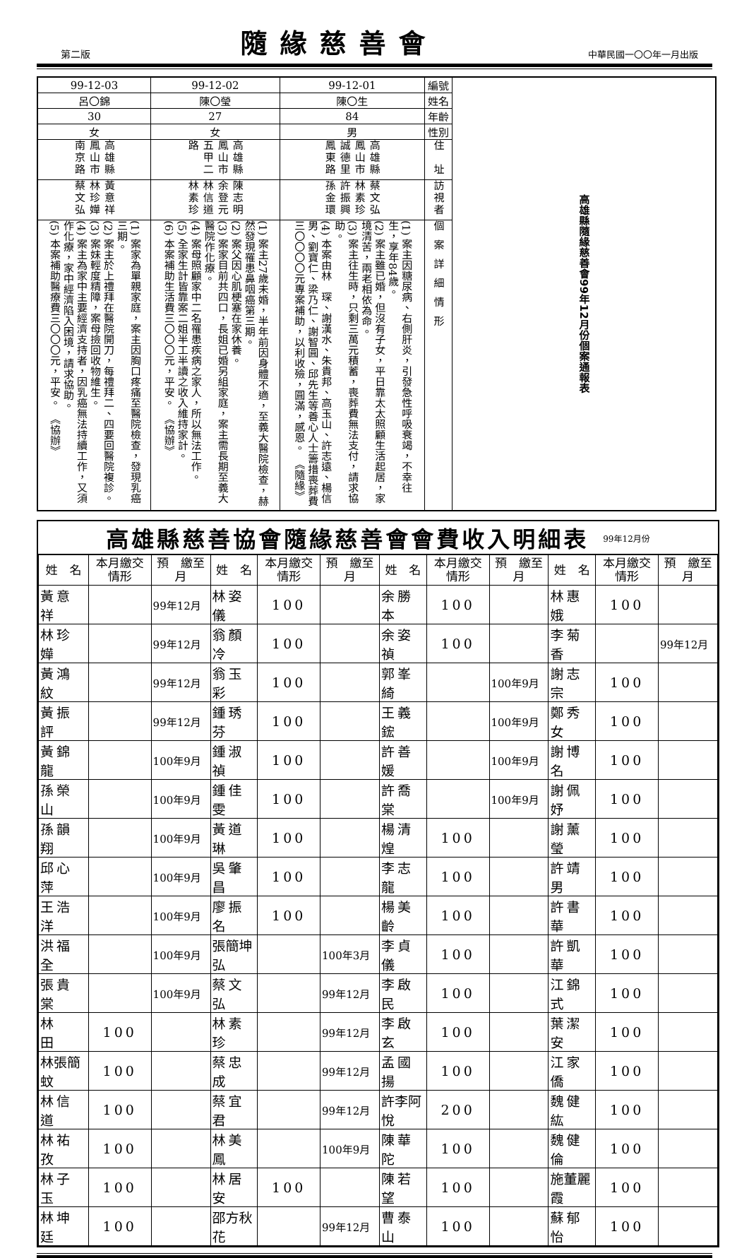第二版 隨緣慈善會 中華民國一〇〇年一月出版
| 99-12-03 | 99-12-02 | 99-12-01 | 編號 | 高雄縣隨緣慈善會99年12月份個案通報表 |
| 呂〇錦 | 陳〇瑩 | 陳〇生 | 姓名 | |
| 30 | 27 | 84 | 年齡 | |
| 女 | 女 | 男 | 性別 | |
| 高雄縣 鳳山市 南京路 | 高雄縣 鳳山市 五甲二路 | 高雄縣 鳳山市 誠德里 鳳東路 | 住 址 | |
| 黃意祥 林珍嬅 蔡文弘 | 陳志明 余登元 林信道 林素珍 | 蔡文弘 林素珍 許振興 孫金環 | 訪視者 | |
| (1) 案家為單親家庭，案主因胸口疼痛至醫院檢查，發現乳癌三期。 (2) 案主於上禮拜在醫院開刀，每禮拜二、四要回醫院複診。 (3) 案妹輕度精障，案母撿回收物維生。 (4) 案主為家中主要經濟支持者，因乳癌無法持續工作，又須作化療，家中經濟陷入困境，請求協助。 (5) 本案補助醫療費三〇〇〇元，平安。 《協辦》 | (1) 案主27歲未婚，半年前因身體不適，至義大醫院檢查，赫然發現罹患鼻咽癌第三期。 (2) 案父因心肌梗塞在家休養。 (3) 案家目前共四口，長姐已婚另組家庭，案主需長期至義大醫院作化療。 (4) 案母照顧家中二名罹患疾病之家人，所以無法工作。 (5) 全家生計皆靠案二姐半工半讀之收入維持家計。 (6) 本案補助生活費三〇〇〇元，平安。 《協辦》 | (1) 案主因糖尿病、右側肝炎，引發急性呼吸衰竭，不幸往生，享年84歲。 (2) 案主雖已婚，但沒有子女，平日靠太太照顧生活起居，家境清苦，兩老相依為命。 (3) 案主往生時，只剩三萬元積蓄，喪葬費無法支付，請求協助。 (4) 本案由林 琛、謝漢水、朱貴邦、高玉山、許志遠、楊信男、劉寶仁、梁乃仁、謝智圓、邱先生等善心人士籌措喪葬費三〇〇〇〇元專案補助，以利收殮，圓滿，感恩。 《隨緣》 | 個案詳細情形 | |
高雄縣慈善協會隨緣慈善會會費收入明細表 99年12月份
| 姓 名 | 本月繳交情形 | 預 繳至 月 | 姓 名 | 本月繳交情形 | 預 繳至 月 | 姓 名 | 本月繳交情形 | 預 繳至 月 | 姓 名 | 本月繳交情形 | 預 繳至 月 |
| --- | --- | --- | --- | --- | --- | --- | --- | --- | --- | --- | --- |
| 黃意祥 | | 99年12月 | 林姿儀 | 100 | | 余勝本 | 100 | | 林惠娥 | 100 | |
| 林珍嬅 | | 99年12月 | 翁顏冷 | 100 | | 余姿禎 | 100 | | 李菊香 | | 99年12月 |
| 黃鴻紋 | | 99年12月 | 翁玉彩 | 100 | | 郭峯綺 | | 100年9月 | 謝志宗 | 100 | |
| 黃振評 | | 99年12月 | 鍾琇芬 | 100 | | 王義鋐 | | 100年9月 | 鄭秀女 | 100 | |
| 黃錦龍 | | 100年9月 | 鍾淑禎 | 100 | | 許善媛 | | 100年9月 | 謝博名 | 100 | |
| 孫榮山 | | 100年9月 | 鍾佳雯 | 100 | | 許喬棠 | | 100年9月 | 謝佩妤 | 100 | |
| 孫韻翔 | | 100年9月 | 黃道琳 | 100 | | 楊清煌 | 100 | | 謝薰瑩 | 100 | |
| 邱心萍 | | 100年9月 | 吳肇昌 | 100 | | 李志龍 | 100 | | 許靖男 | 100 | |
| 王浩洋 | | 100年9月 | 廖振名 | 100 | | 楊美齡 | 100 | | 許書華 | 100 | |
| 洪福全 | | 100年9月 | 張簡坤弘 | | 100年3月 | 李貞儀 | 100 | | 許凱華 | 100 | |
| 張貴棠 | | 100年9月 | 蔡文弘 | | 99年12月 | 李啟民 | 100 | | 江錦式 | 100 | |
| 林 田 | 100 | | 林素珍 | | 99年12月 | 李啟玄 | 100 | | 葉潔安 | 100 | |
| 林張簡蚊 | 100 | | 蔡忠成 | | 99年12月 | 孟國揚 | 100 | | 江家僑 | 100 | |
| 林信道 | 100 | | 蔡宜君 | | 99年12月 | 許李阿悅 | 200 | | 魏健紘 | 100 | |
| 林祐孜 | 100 | | 林美鳳 | | 100年9月 | 陳華陀 | 100 | | 魏健倫 | 100 | |
| 林子玉 | 100 | | 林居安 | 100 | | 陳若望 | 100 | | 施董麗霞 | 100 | |
| 林坤廷 | 100 | | 邵方秋花 | | 99年12月 | 曹泰山 | 100 | | 蘇郁怡 | 100 | |